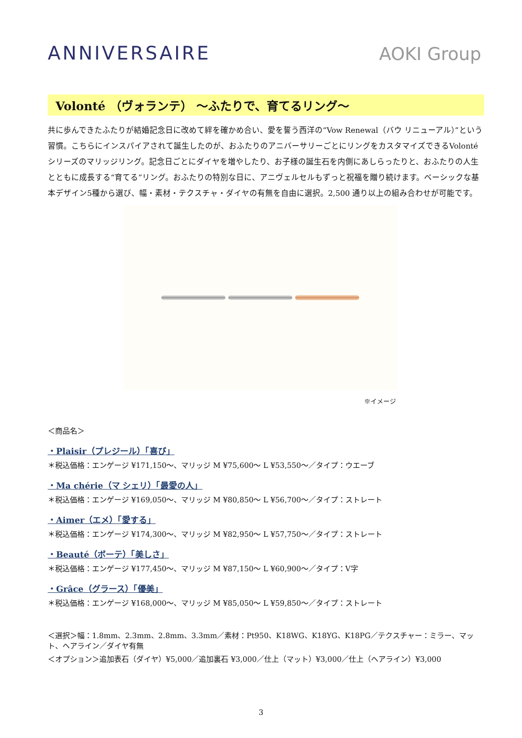ANNIVERSAIRE
AOKI Group
Volonté （ヴォランテ） ～ふたりで、育てるリング～
共に歩んできたふたりが結婚記念日に改めて絆を確かめ合い、愛を誓う西洋の“Vow Renewal（バウ リニューアル）”という習慣。こちらにインスパイアされて誕生したのが、おふたりのアニバーサリーごとにリングをカスタマイズできるVolonté シリーズのマリッジリング。記念日ごとにダイヤを増やしたり、お子様の誕生石を内側にあしらったりと、おふたりの人生とともに成長する“育てる”リング。おふたりの特別な日に、アニヴェルセルもずっと祝福を贈り続けます。ベーシックな基本デザイン5種から選び、幅・素材・テクスチャ・ダイヤの有無を自由に選択。2,500 通り以上の組み合わせが可能です。
※イメージ
＜商品名＞
・Plaisir（プレジール）「喜び」
＊税込価格：エンゲージ ¥171,150～、マリッジ M ¥75,600～ L ¥53,550～／タイプ：ウエーブ
・Ma chérie（マ シェリ）「最愛の人」
＊税込価格：エンゲージ ¥169,050～、マリッジ M ¥80,850～ L ¥56,700～／タイプ：ストレート
・Aimer（エメ）「愛する」
＊税込価格：エンゲージ ¥174,300～、マリッジ M ¥82,950～ L ¥57,750～／タイプ：ストレート
・Beauté（ボーテ）「美しさ」
＊税込価格：エンゲージ ¥177,450～、マリッジ M ¥87,150～ L ¥60,900～／タイプ：V字
・Grâce（グラース）「優美」
＊税込価格：エンゲージ ¥168,000～、マリッジ M ¥85,050～ L ¥59,850～／タイプ：ストレート
＜選択＞幅：1.8mm、2.3mm、2.8mm、3.3mm／素材：Pt950、K18WG、K18YG、K18PG／テクスチャー：ミラー、マット、ヘアライン／ダイヤ有無
＜オプション＞追加表石（ダイヤ）¥5,000／追加裏石 ¥3,000／仕上（マット）¥3,000／仕上（ヘアライン）¥3,000
3